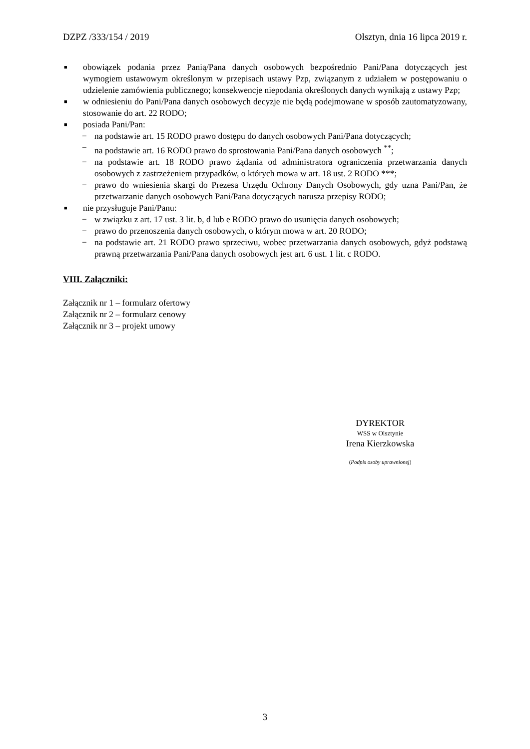DZPZ /333/154 / 2019 Olsztyn, dnia 16 lipca 2019 r.
■ obowiązek podania przez Panią/Pana danych osobowych bezpośrednio Pani/Pana dotyczących jest wymogiem ustawowym określonym w przepisach ustawy Pzp, związanym z udziałem w postępowaniu o udzielenie zamówienia publicznego; konsekwencje niepodania określonych danych wynikają z ustawy Pzp;
■ w odniesieniu do Pani/Pana danych osobowych decyzje nie będą podejmowane w sposób zautomatyzowany, stosowanie do art. 22 RODO;
■ posiada Pani/Pan:
− na podstawie art. 15 RODO prawo dostępu do danych osobowych Pani/Pana dotyczących;
− na podstawie art. 16 RODO prawo do sprostowania Pani/Pana danych osobowych <sup>**</sup>;
− na podstawie art. 18 RODO prawo żądania od administratora ograniczenia przetwarzania danych osobowych z zastrzeżeniem przypadków, o których mowa w art. 18 ust. 2 RODO ***;
− prawo do wniesienia skargi do Prezesa Urzędu Ochrony Danych Osobowych, gdy uzna Pani/Pan, że przetwarzanie danych osobowych Pani/Pana dotyczących narusza przepisy RODO;
■ nie przysługuje Pani/Panu:
− w związku z art. 17 ust. 3 lit. b, d lub e RODO prawo do usunięcia danych osobowych;
− prawo do przenoszenia danych osobowych, o którym mowa w art. 20 RODO;
− na podstawie art. 21 RODO prawo sprzeciwu, wobec przetwarzania danych osobowych, gdyż podstawą prawną przetwarzania Pani/Pana danych osobowych jest art. 6 ust. 1 lit. c RODO.
VIII. Załączniki:
Załącznik nr 1 – formularz ofertowy
Załącznik nr 2 – formularz cenowy
Załącznik nr 3 – projekt umowy
DYREKTOR
WSS w Olsztynie
Irena Kierzkowska
(Podpis osoby uprawnionej)
3